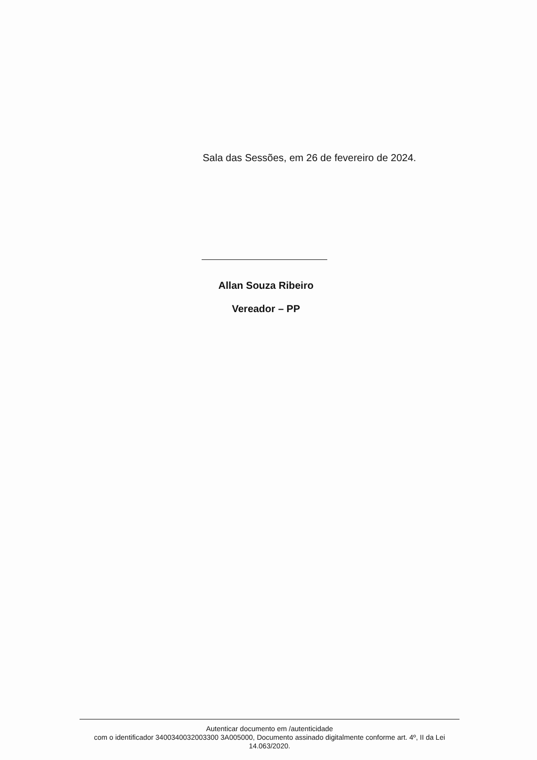Sala das Sessões, em 26 de fevereiro de 2024.
Allan Souza Ribeiro
Vereador – PP
Autenticar documento em /autenticidade
com o identificador 3400340032003300 3A005000, Documento assinado digitalmente conforme art. 4º, II da Lei 14.063/2020.